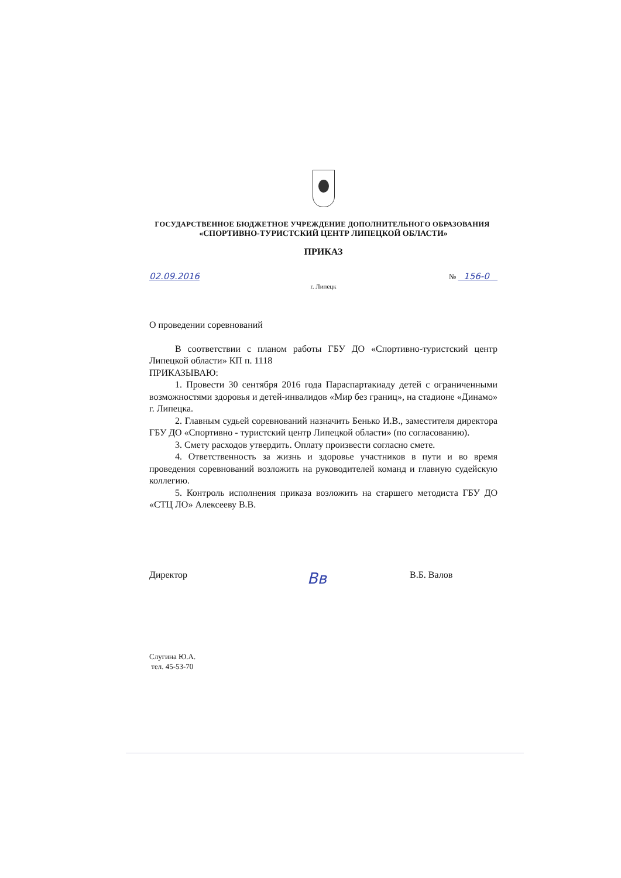ГОСУДАРСТВЕННОЕ БЮДЖЕТНОЕ УЧРЕЖДЕНИЕ ДОПОЛНИТЕЛЬНОГО ОБРАЗОВАНИЯ
«СПОРТИВНО-ТУРИСТСКИЙ ЦЕНТР ЛИПЕЦКОЙ ОБЛАСТИ»
ПРИКАЗ
02.09.2016 № 156-0
г. Липецк
О проведении соревнований
В соответствии с планом работы ГБУ ДО «Спортивно-туристский центр Липецкой области» КП п. 1118
ПРИКАЗЫВАЮ:
1. Провести 30 сентября 2016 года Параспартакиаду детей с ограниченными возможностями здоровья и детей-инвалидов «Мир без границ», на стадионе «Динамо» г. Липецка.
2. Главным судьей соревнований назначить Бенько И.В., заместителя директора ГБУ ДО «Спортивно - туристский центр Липецкой области» (по согласованию).
3. Смету расходов утвердить. Оплату произвести согласно смете.
4. Ответственность за жизнь и здоровье участников в пути и во время проведения соревнований возложить на руководителей команд и главную судейскую коллегию.
5. Контроль исполнения приказа возложить на старшего методиста ГБУ ДО «СТЦ ЛО» Алексееву В.В.
Директор Вв В.Б. Валов
Слугина Ю.А.
тел. 45-53-70